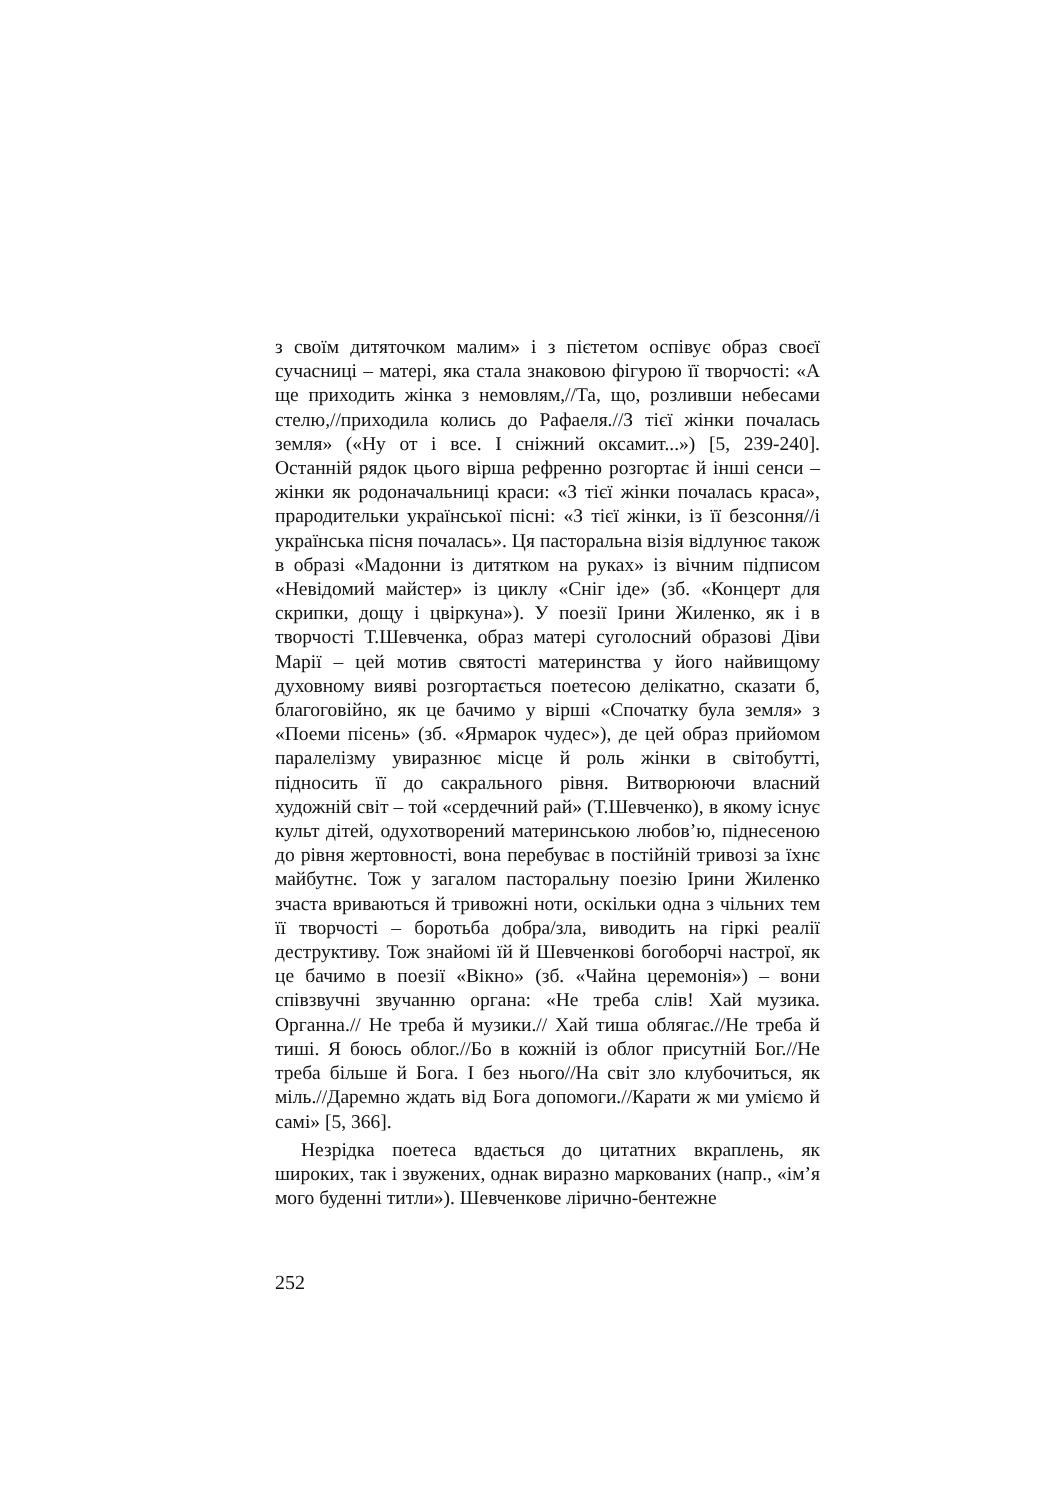з своїм дитяточком малим» і з пієтетом оспівує образ своєї сучасниці – матері, яка стала знаковою фігурою її творчості: «А ще приходить жінка з немовлям,//Та, що, розливши небесами стелю,//приходила колись до Рафаеля.//З тієї жінки почалась земля» («Ну от і все. І сніжний оксамит...») [5, 239-240]. Останній рядок цього вірша рефренно розгортає й інші сенси – жінки як родоначальниці краси: «З тієї жінки почалась краса», прародительки української пісні: «З тієї жінки, із її безсоння//і українська пісня почалась». Ця пасторальна візія відлунює також в образі «Мадонни із дитятком на руках» із вічним підписом «Невідомий майстер» із циклу «Сніг іде» (зб. «Концерт для скрипки, дощу і цвіркуна»). У поезії Ірини Жиленко, як і в творчості Т.Шевченка, образ матері суголосний образові Діви Марії – цей мотив святості материнства у його найвищому духовному вияві розгортається поетесою делікатно, сказати б, благоговійно, як це бачимо у вірші «Спочатку була земля» з «Поеми пісень» (зб. «Ярмарок чудес»), де цей образ прийомом паралелізму увиразнює місце й роль жінки в світобутті, підносить її до сакрального рівня. Витворюючи власний художній світ – той «сердечний рай» (Т.Шевченко), в якому існує культ дітей, одухотворений материнською любов’ю, піднесеною до рівня жертовності, вона перебуває в постійній тривозі за їхнє майбутнє. Тож у загалом пасторальну поезію Ірини Жиленко зчаста вриваються й тривожні ноти, оскільки одна з чільних тем її творчості – боротьба добра/зла, виводить на гіркі реалії деструктиву. Тож знайомі їй й Шевченкові богоборчі настрої, як це бачимо в поезії «Вікно» (зб. «Чайна церемонія») – вони співзвучні звучанню органа: «Не треба слів! Хай музика. Органна.// Не треба й музики.// Хай тиша облягає.//Не треба й тиші. Я боюсь облог.//Бо в кожній із облог присутній Бог.//Не треба більше й Бога. І без нього//На світ зло клубочиться, як міль.//Даремно ждать від Бога допомоги.//Карати ж ми уміємо й самі» [5, 366].
Незрідка поетеса вдається до цитатних вкраплень, як широких, так і звужених, однак виразно маркованих (напр., «ім’я мого буденні титли»). Шевченкове лірично-бентежне
252